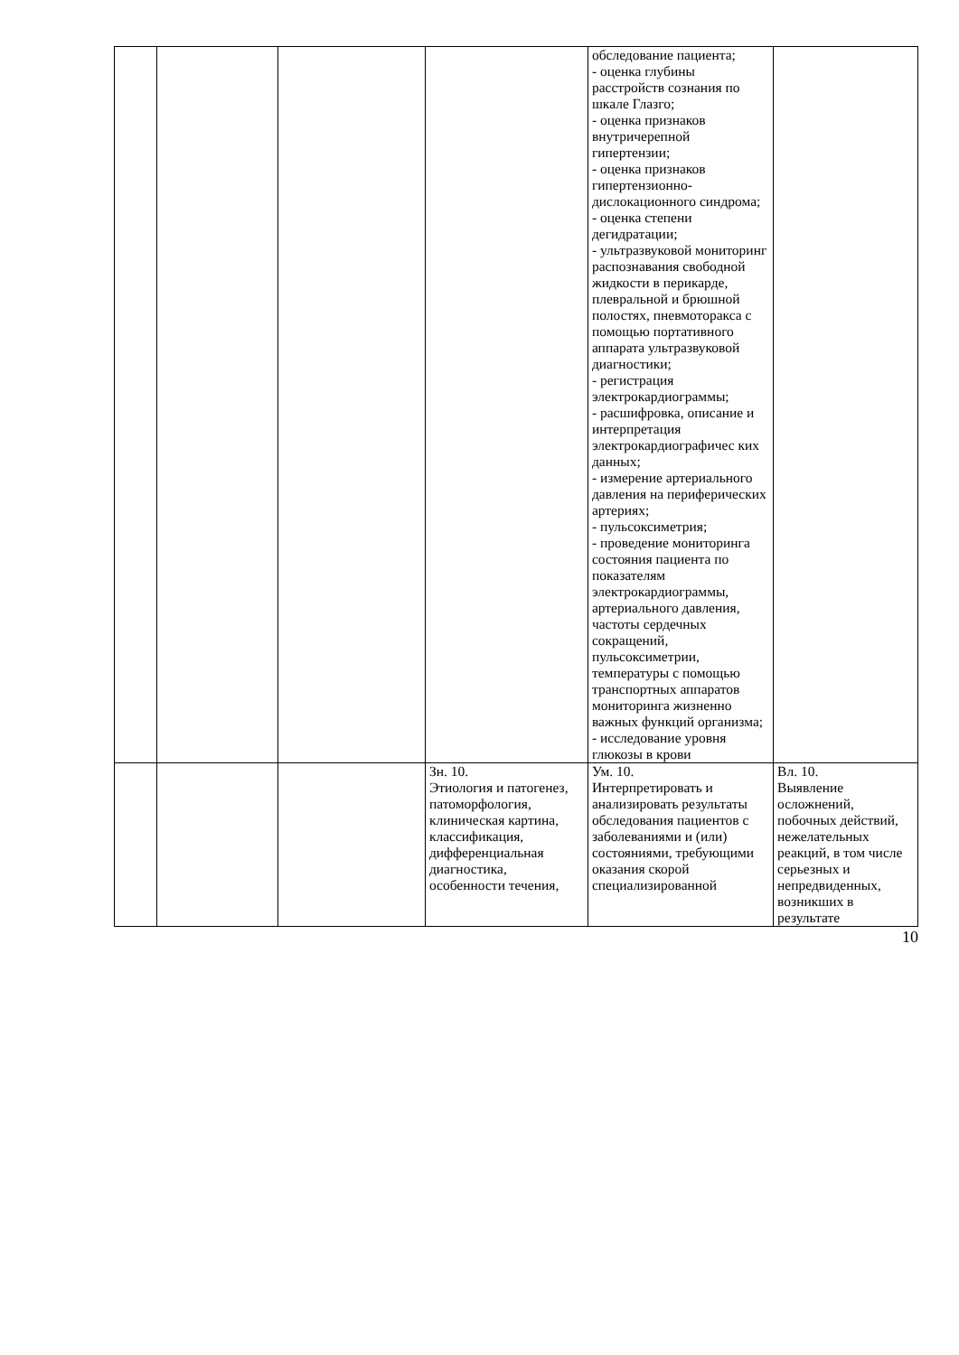| | | | | обследование пациента; - оценка глубины расстройств сознания по шкале Глазго; - оценка признаков внутричерепной гипертензии; - оценка признаков гипертензионно-дислокационного синдрома; - оценка степени дегидратации; - ультразвуковой мониторинг распознавания свободной жидкости в перикарде, плевральной и брюшной полостях, пневмоторакса с помощью портативного аппарата ультразвуковой диагностики; - регистрация электрокардиограммы; - расшифровка, описание и интерпретация электрокардиографичес ких данных; - измерение артериального давления на периферических артериях; - пульсоксиметрия; - проведение мониторинга состояния пациента по показателям электрокардиограммы, артериального давления, частоты сердечных сокращений, пульсоксиметрии, температуры с помощью транспортных аппаратов мониторинга жизненно важных функций организма; - исследование уровня глюкозы в крови | |
| | | | Зн. 10. Этиология и патогенез, патоморфология, клиническая картина, классификация, дифференциальная диагностика, особенности течения, | Ум. 10. Интерпретировать и анализировать результаты обследования пациентов с заболеваниями и (или) состояниями, требующими оказания скорой специализированной | Вл. 10. Выявление осложнений, побочных действий, нежелательных реакций, в том числе серьезных и непредвиденных, возникших в результате |
10